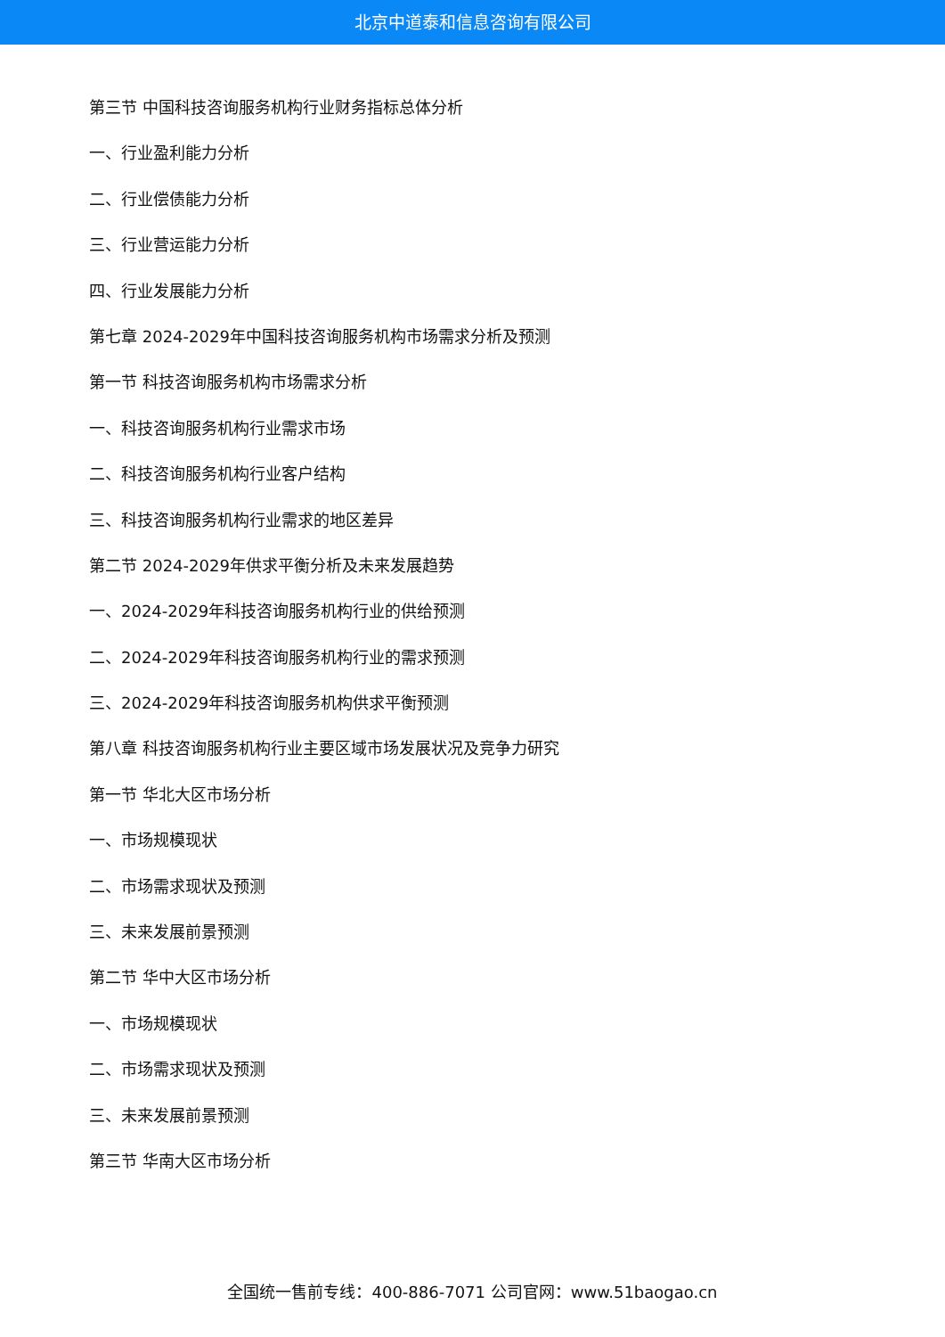北京中道泰和信息咨询有限公司
第三节 中国科技咨询服务机构行业财务指标总体分析
一、行业盈利能力分析
二、行业偿债能力分析
三、行业营运能力分析
四、行业发展能力分析
第七章 2024-2029年中国科技咨询服务机构市场需求分析及预测
第一节 科技咨询服务机构市场需求分析
一、科技咨询服务机构行业需求市场
二、科技咨询服务机构行业客户结构
三、科技咨询服务机构行业需求的地区差异
第二节 2024-2029年供求平衡分析及未来发展趋势
一、2024-2029年科技咨询服务机构行业的供给预测
二、2024-2029年科技咨询服务机构行业的需求预测
三、2024-2029年科技咨询服务机构供求平衡预测
第八章 科技咨询服务机构行业主要区域市场发展状况及竞争力研究
第一节 华北大区市场分析
一、市场规模现状
二、市场需求现状及预测
三、未来发展前景预测
第二节 华中大区市场分析
一、市场规模现状
二、市场需求现状及预测
三、未来发展前景预测
第三节 华南大区市场分析
全国统一售前专线：400-886-7071 公司官网：www.51baogao.cn